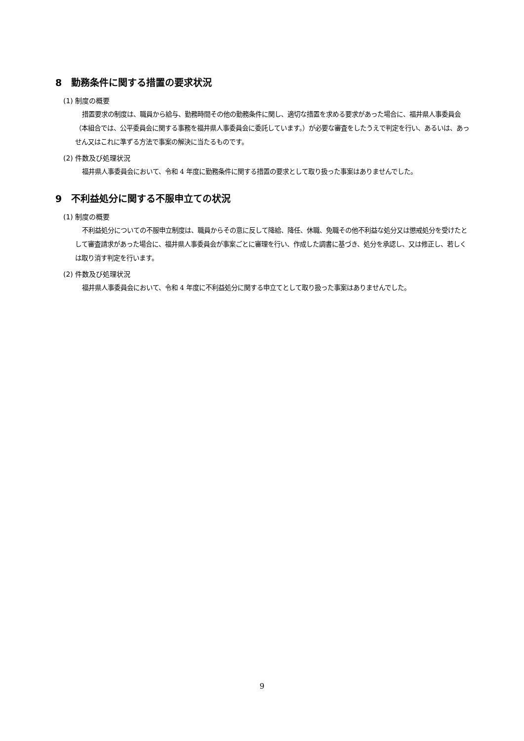8　勤務条件に関する措置の要求状況
(1) 制度の概要
措置要求の制度は、職員から給与、勤務時間その他の勤務条件に関し、適切な措置を求める要求があった場合に、福井県人事委員会（本組合では、公平委員会に関する事務を福井県人事委員会に委託しています。）が必要な審査をしたうえで判定を行い、あるいは、あっせん又はこれに準ずる方法で事案の解決に当たるものです。
(2) 件数及び処理状況
福井県人事委員会において、令和 4 年度に勤務条件に関する措置の要求として取り扱った事案はありませんでした。
9　不利益処分に関する不服申立ての状況
(1) 制度の概要
不利益処分についての不服申立制度は、職員からその意に反して降給、降任、休職、免職その他不利益な処分又は懲戒処分を受けたとして審査請求があった場合に、福井県人事委員会が事案ごとに審理を行い、作成した調書に基づき、処分を承認し、又は修正し、若しくは取り消す判定を行います。
(2) 件数及び処理状況
福井県人事委員会において、令和 4 年度に不利益処分に関する申立てとして取り扱った事案はありませんでした。
9